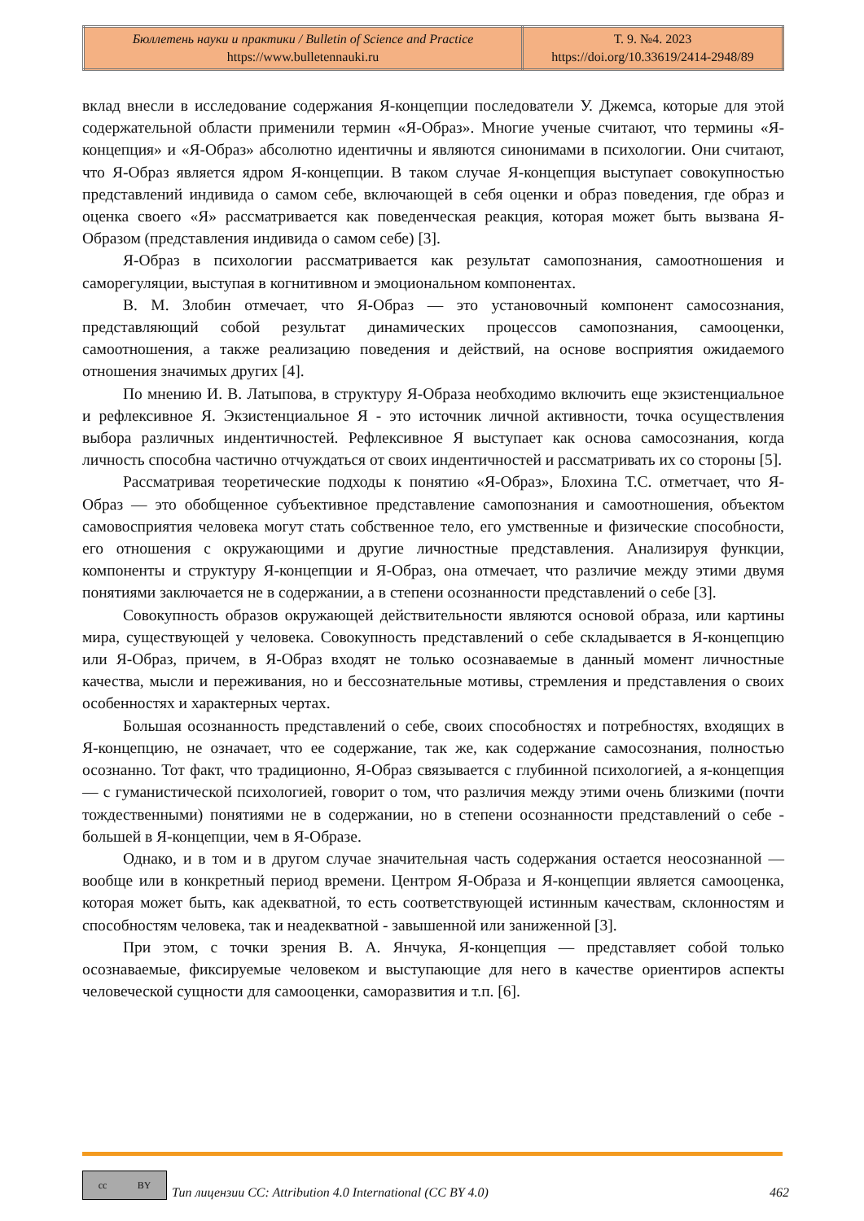| Бюллетень науки и практики / Bulletin of Science and Practice https://www.bulletennauki.ru | Т. 9. №4. 2023 https://doi.org/10.33619/2414-2948/89 |
вклад внесли в исследование содержания Я-концепции последователи У. Джемса, которые для этой содержательной области применили термин «Я-Образ». Многие ученые считают, что термины «Я-концепция» и «Я-Образ» абсолютно идентичны и являются синонимами в психологии. Они считают, что Я-Образ является ядром Я-концепции. В таком случае Я-концепция выступает совокупностью представлений индивида о самом себе, включающей в себя оценки и образ поведения, где образ и оценка своего «Я» рассматривается как поведенческая реакция, которая может быть вызвана Я-Образом (представления индивида о самом себе) [3].
Я-Образ в психологии рассматривается как результат самопознания, самоотношения и саморегуляции, выступая в когнитивном и эмоциональном компонентах.
В. М. Злобин отмечает, что Я-Образ — это установочный компонент самосознания, представляющий собой результат динамических процессов самопознания, самооценки, самоотношения, а также реализацию поведения и действий, на основе восприятия ожидаемого отношения значимых других [4].
По мнению И. В. Латыпова, в структуру Я-Образа необходимо включить еще экзистенциальное и рефлексивное Я. Экзистенциальное Я - это источник личной активности, точка осуществления выбора различных индентичностей. Рефлексивное Я выступает как основа самосознания, когда личность способна частично отчуждаться от своих индентичностей и рассматривать их со стороны [5].
Рассматривая теоретические подходы к понятию «Я-Образ», Блохина Т.С. отметчает, что Я-Образ — это обобщенное субъективное представление самопознания и самоотношения, объектом самовосприятия человека могут стать собственное тело, его умственные и физические способности, его отношения с окружающими и другие личностные представления. Анализируя функции, компоненты и структуру Я-концепции и Я-Образ, она отмечает, что различие между этими двумя понятиями заключается не в содержании, а в степени осознанности представлений о себе [3].
Совокупность образов окружающей действительности являются основой образа, или картины мира, существующей у человека. Совокупность представлений о себе складывается в Я-концепцию или Я-Образ, причем, в Я-Образ входят не только осознаваемые в данный момент личностные качества, мысли и переживания, но и бессознательные мотивы, стремления и представления о своих особенностях и характерных чертах.
Большая осознанность представлений о себе, своих способностях и потребностях, входящих в Я-концепцию, не означает, что ее содержание, так же, как содержание самосознания, полностью осознанно. Тот факт, что традиционно, Я-Образ связывается с глубинной психологией, а я-концепция — с гуманистической психологией, говорит о том, что различия между этими очень близкими (почти тождественными) понятиями не в содержании, но в степени осознанности представлений о себе - большей в Я-концепции, чем в Я-Образе.
Однако, и в том и в другом случае значительная часть содержания остается неосознанной — вообще или в конкретный период времени. Центром Я-Образа и Я-концепции является самооценка, которая может быть, как адекватной, то есть соответствующей истинным качествам, склонностям и способностям человека, так и неадекватной - завышенной или заниженной [3].
При этом, с точки зрения В. А. Янчука, Я-концепция — представляет собой только осознаваемые, фиксируемые человеком и выступающие для него в качестве ориентиров аспекты человеческой сущности для самооценки, саморазвития и т.п. [6].
cc BY
Тип лицензии CC: Attribution 4.0 International (CC BY 4.0) 462